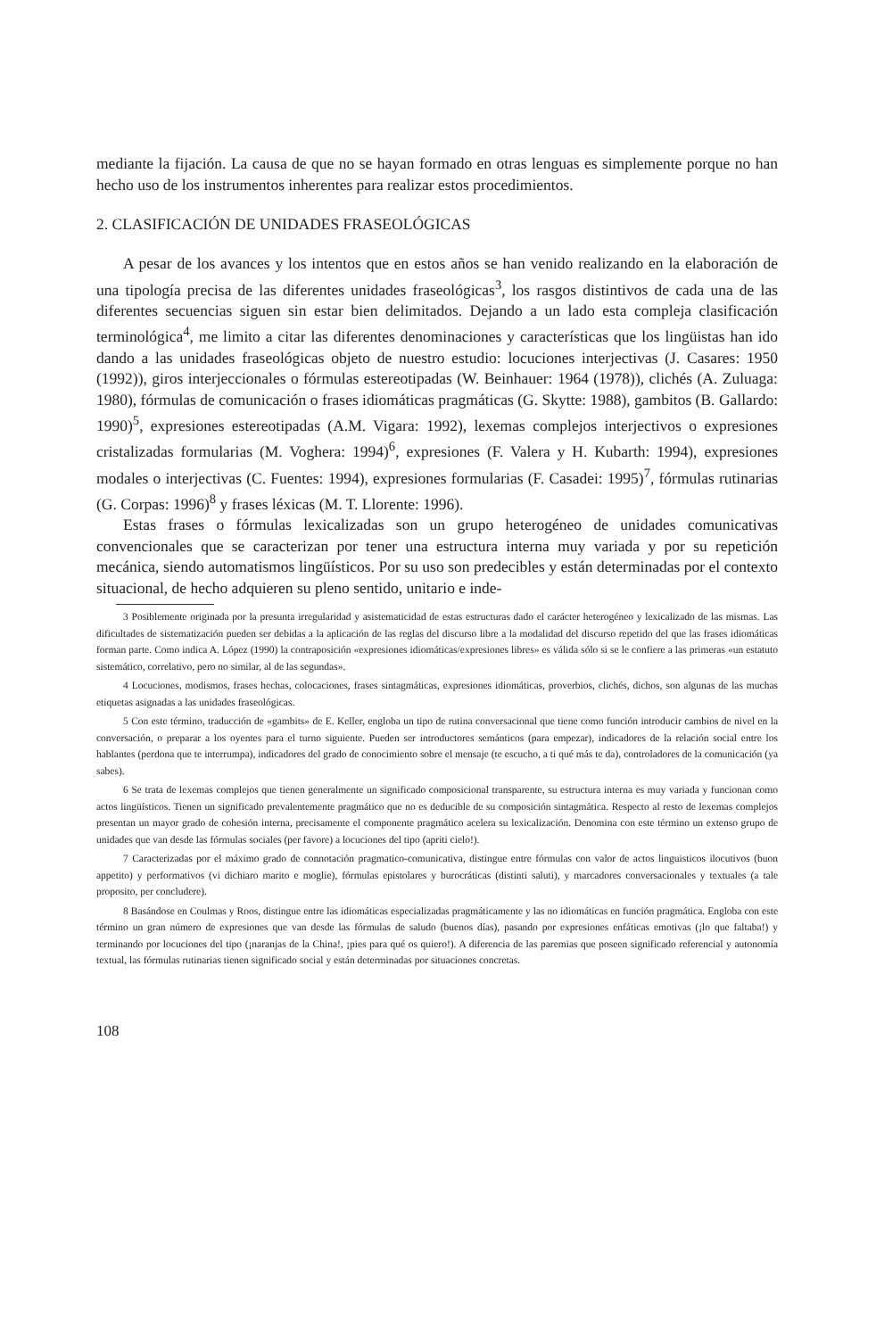mediante la fijación. La causa de que no se hayan formado en otras lenguas es simplemente porque no han hecho uso de los instrumentos inherentes para realizar estos procedimientos.
2. CLASIFICACIÓN DE UNIDADES FRASEOLÓGICAS
A pesar de los avances y los intentos que en estos años se han venido realizando en la elaboración de una tipología precisa de las diferentes unidades fraseológicas<sup>3</sup>, los rasgos distintivos de cada una de las diferentes secuencias siguen sin estar bien delimitados. Dejando a un lado esta compleja clasificación terminológica<sup>4</sup>, me limito a citar las diferentes denominaciones y características que los lingüistas han ido dando a las unidades fraseológicas objeto de nuestro estudio: locuciones interjectivas (J. Casares: 1950 (1992)), giros interjeccionales o fórmulas estereotipadas (W. Beinhauer: 1964 (1978)), clichés (A. Zuluaga: 1980), fórmulas de comunicación o frases idiomáticas pragmáticas (G. Skytte: 1988), gambitos (B. Gallardo: 1990)<sup>5</sup>, expresiones estereotipadas (A.M. Vigara: 1992), lexemas complejos interjectivos o expresiones cristalizadas formularias (M. Voghera: 1994)<sup>6</sup>, expresiones (F. Valera y H. Kubarth: 1994), expresiones modales o interjectivas (C. Fuentes: 1994), expresiones formularias (F. Casadei: 1995)<sup>7</sup>, fórmulas rutinarias (G. Corpas: 1996)<sup>8</sup> y frases léxicas (M. T. Llorente: 1996).
Estas frases o fórmulas lexicalizadas son un grupo heterogéneo de unidades comunicativas convencionales que se caracterizan por tener una estructura interna muy variada y por su repetición mecánica, siendo automatismos lingüísticos. Por su uso son predecibles y están determinadas por el contexto situacional, de hecho adquieren su pleno sentido, unitario e inde-
3 Posiblemente originada por la presunta irregularidad y asistematicidad de estas estructuras dado el carácter heterogéneo y lexicalizado de las mismas. Las dificultades de sistematización pueden ser debidas a la aplicación de las reglas del discurso libre a la modalidad del discurso repetido del que las frases idiomáticas forman parte. Como indica A. López (1990) la contraposición «expresiones idiomáticas/expresiones libres» es válida sólo si se le confiere a las primeras «un estatuto sistemático, correlativo, pero no similar, al de las segundas».
4 Locuciones, modismos, frases hechas, colocaciones, frases sintagmáticas, expresiones idiomáticas, proverbios, clichés, dichos, son algunas de las muchas etiquetas asignadas a las unidades fraseológicas.
5 Con este término, traducción de «gambits» de E. Keller, engloba un tipo de rutina conversacional que tiene como función introducir cambios de nivel en la conversación, o preparar a los oyentes para el turno siguiente. Pueden ser introductores semánticos (para empezar), indicadores de la relación social entre los hablantes (perdona que te interrumpa), indicadores del grado de conocimiento sobre el mensaje (te escucho, a ti qué más te da), controladores de la comunicación (ya sabes).
6 Se trata de lexemas complejos que tienen generalmente un significado composicional transparente, su estructura interna es muy variada y funcionan como actos lingüísticos. Tienen un significado prevalentemente pragmático que no es deducible de su composición sintagmática. Respecto al resto de lexemas complejos presentan un mayor grado de cohesión interna, precisamente el componente pragmático acelera su lexicalización. Denomina con este término un extenso grupo de unidades que van desde las fórmulas sociales (per favore) a locuciones del tipo (apriti cielo!).
7 Caracterizadas por el máximo grado de connotación pragmatico-comunicativa, distingue entre fórmulas con valor de actos linguisticos ilocutivos (buon appetito) y performativos (vi dichiaro marito e moglie), fórmulas epistolares y burocráticas (distinti saluti), y marcadores conversacionales y textuales (a tale proposito, per concludere).
8 Basándose en Coulmas y Roos, distingue entre las idiomáticas especializadas pragmáticamente y las no idiomáticas en función pragmática. Engloba con este término un gran número de expresiones que van desde las fórmulas de saludo (buenos días), pasando por expresiones enfáticas emotivas (¡lo que faltaba!) y terminando por locuciones del tipo (¡naranjas de la China!, ¡pies para qué os quiero!). A diferencia de las paremias que poseen significado referencial y autonomía textual, las fórmulas rutinarias tienen significado social y están determinadas por situaciones concretas.
108